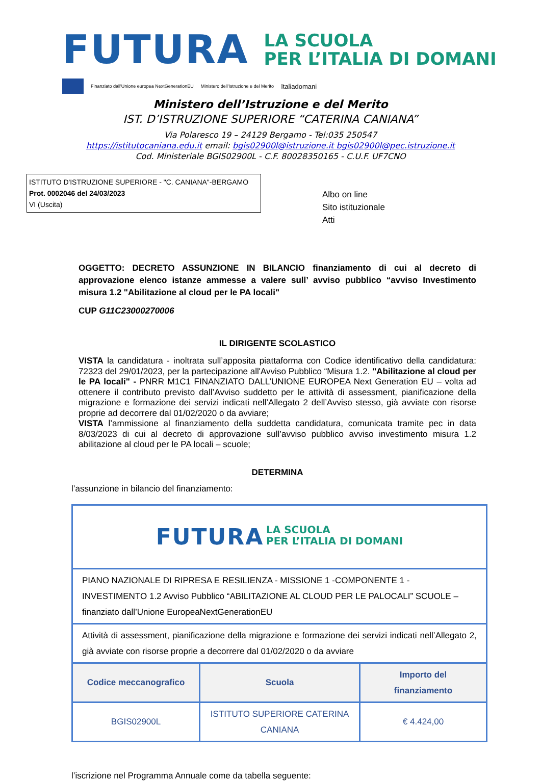FUTURA
LA SCUOLA
PER L’ITALIA DI DOMANI
Finanziato dall'Unione europea NextGenerationEU Ministero dell'Istruzione e del Merito Italiadomani
Ministero dell’Istruzione e del Merito
IST. D’ISTRUZIONE SUPERIORE “CATERINA CANIANA”
Via Polaresco 19 – 24129 Bergamo - Tel:035 250547
https://istitutocaniana.edu.it email: bgis02900l@istruzione.it bgis02900l@pec.istruzione.it
Cod. Ministeriale BGIS02900L - C.F. 80028350165 - C.U.F. UF7CNO
ISTITUTO D'ISTRUZIONE SUPERIORE - "C. CANIANA"-BERGAMO
Prot. 0002046 del 24/03/2023
VI (Uscita)
Albo on line
Sito istituzionale
Atti
OGGETTO: DECRETO ASSUNZIONE IN BILANCIO finanziamento di cui al decreto di approvazione elenco istanze ammesse a valere sull’ avviso pubblico “avviso Investimento misura 1.2 "Abilitazione al cloud per le PA locali"
CUP G11C23000270006
IL DIRIGENTE SCOLASTICO
VISTA la candidatura - inoltrata sull’apposita piattaforma con Codice identificativo della candidatura: 72323 del 29/01/2023, per la partecipazione all'Avviso Pubblico “Misura 1.2. "Abilitazione al cloud per le PA locali" - PNRR M1C1 FINANZIATO DALL’UNIONE EUROPEA Next Generation EU – volta ad ottenere il contributo previsto dall’Avviso suddetto per le attività di assessment, pianificazione della migrazione e formazione dei servizi indicati nell’Allegato 2 dell’Avviso stesso, già avviate con risorse proprie ad decorrere dal 01/02/2020 o da avviare;
VISTA l’ammissione al finanziamento della suddetta candidatura, comunicata tramite pec in data 8/03/2023 di cui al decreto di approvazione sull’avviso pubblico avviso investimento misura 1.2 abilitazione al cloud per le PA locali – scuole;
DETERMINA
l’assunzione in bilancio del finanziamento:
| FUTURA LA SCUOLA PER L’ITALIA DI DOMANI | | |
| PIANO NAZIONALE DI RIPRESA E RESILIENZA - MISSIONE 1 -COMPONENTE 1 - INVESTIMENTO 1.2 Avviso Pubblico “ABILITAZIONE AL CLOUD PER LE PALOCALI” SCUOLE – finanziato dall’Unione EuropeaNextGenerationEU | | |
| Attività di assessment, pianificazione della migrazione e formazione dei servizi indicati nell’Allegato 2, già avviate con risorse proprie a decorrere dal 01/02/2020 o da avviare | | |
| Codice meccanografico | Scuola | Importo del finanziamento |
| BGIS02900L | ISTITUTO SUPERIORE CATERINA CANIANA | € 4.424,00 |
l’iscrizione nel Programma Annuale come da tabella seguente: